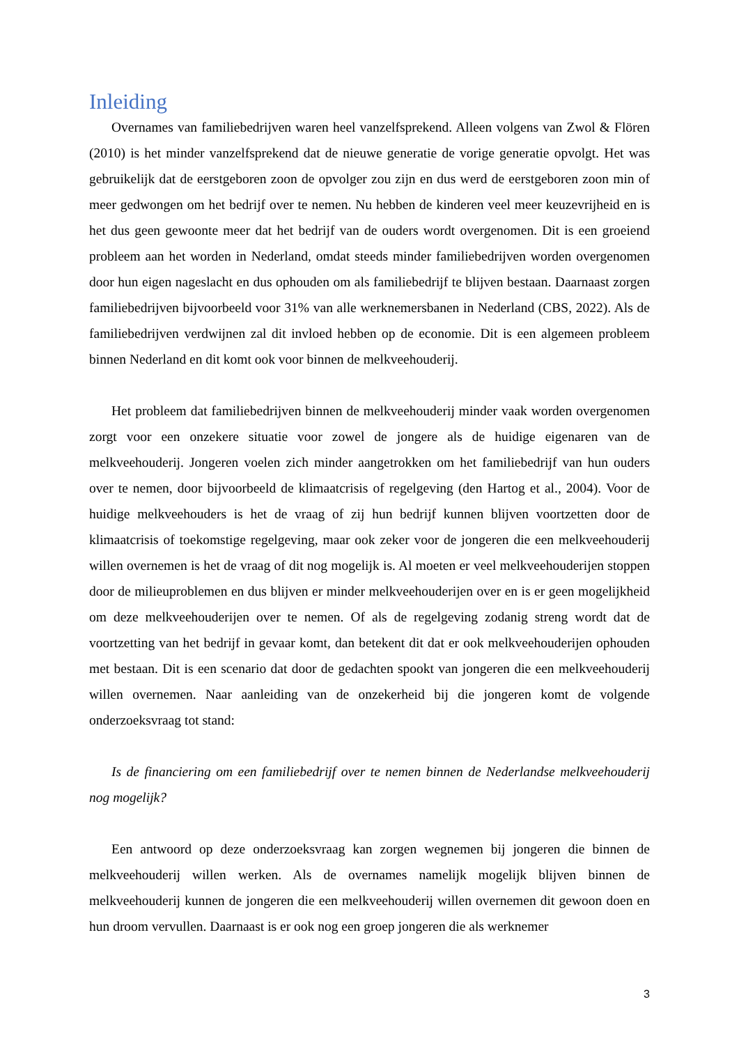Inleiding
Overnames van familiebedrijven waren heel vanzelfsprekend. Alleen volgens van Zwol & Flören (2010) is het minder vanzelfsprekend dat de nieuwe generatie de vorige generatie opvolgt. Het was gebruikelijk dat de eerstgeboren zoon de opvolger zou zijn en dus werd de eerstgeboren zoon min of meer gedwongen om het bedrijf over te nemen. Nu hebben de kinderen veel meer keuzevrijheid en is het dus geen gewoonte meer dat het bedrijf van de ouders wordt overgenomen. Dit is een groeiend probleem aan het worden in Nederland, omdat steeds minder familiebedrijven worden overgenomen door hun eigen nageslacht en dus ophouden om als familiebedrijf te blijven bestaan. Daarnaast zorgen familiebedrijven bijvoorbeeld voor 31% van alle werknemersbanen in Nederland (CBS, 2022). Als de familiebedrijven verdwijnen zal dit invloed hebben op de economie. Dit is een algemeen probleem binnen Nederland en dit komt ook voor binnen de melkveehouderij.
Het probleem dat familiebedrijven binnen de melkveehouderij minder vaak worden overgenomen zorgt voor een onzekere situatie voor zowel de jongere als de huidige eigenaren van de melkveehouderij. Jongeren voelen zich minder aangetrokken om het familiebedrijf van hun ouders over te nemen, door bijvoorbeeld de klimaatcrisis of regelgeving (den Hartog et al., 2004). Voor de huidige melkveehouders is het de vraag of zij hun bedrijf kunnen blijven voortzetten door de klimaatcrisis of toekomstige regelgeving, maar ook zeker voor de jongeren die een melkveehouderij willen overnemen is het de vraag of dit nog mogelijk is. Al moeten er veel melkveehouderijen stoppen door de milieuproblemen en dus blijven er minder melkveehouderijen over en is er geen mogelijkheid om deze melkveehouderijen over te nemen. Of als de regelgeving zodanig streng wordt dat de voortzetting van het bedrijf in gevaar komt, dan betekent dit dat er ook melkveehouderijen ophouden met bestaan. Dit is een scenario dat door de gedachten spookt van jongeren die een melkveehouderij willen overnemen. Naar aanleiding van de onzekerheid bij die jongeren komt de volgende onderzoeksvraag tot stand:
Is de financiering om een familiebedrijf over te nemen binnen de Nederlandse melkveehouderij nog mogelijk?
Een antwoord op deze onderzoeksvraag kan zorgen wegnemen bij jongeren die binnen de melkveehouderij willen werken. Als de overnames namelijk mogelijk blijven binnen de melkveehouderij kunnen de jongeren die een melkveehouderij willen overnemen dit gewoon doen en hun droom vervullen. Daarnaast is er ook nog een groep jongeren die als werknemer
3